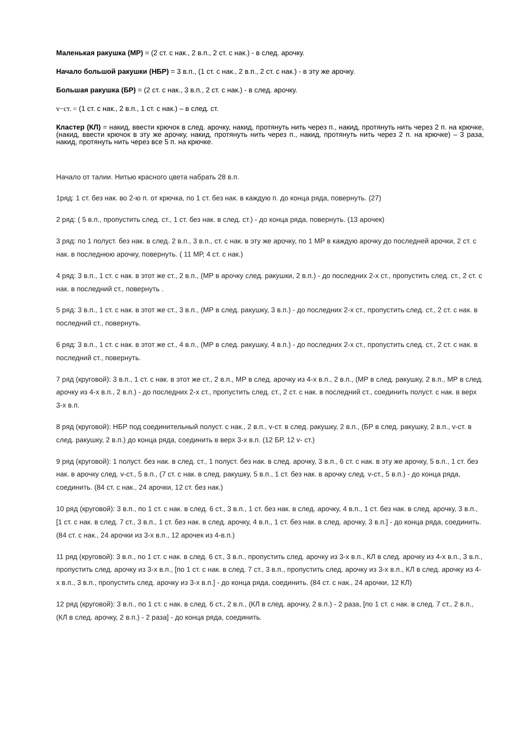Маленькая ракушка (МР) = (2 ст. с нак., 2 в.п., 2 ст. с нак.) - в след. арочку.
Начало большой ракушки (НБР) = 3 в.п., (1 ст. с нак., 2 в.п., 2 ст. с нак.) - в эту же арочку.
Большая ракушка (БР) = (2 ст. с нак., 3 в.п., 2 ст. с нак.) - в след. арочку.
v−ст. = (1 ст. с нак., 2 в.п., 1 ст. с нак.) – в след. ст.
Кластер (КЛ) = накид, ввести крючок в след. арочку, накид, протянуть нить через п., накид, протянуть нить через 2 п. на крючке, (накид, ввести крючок в эту же арочку, накид, протянуть нить через п., накид, протянуть нить через 2 п. на крючке) – 3 раза, накид, протянуть нить через все 5 п. на крючке.
Начало от талии. Нитью красного цвета набрать 28 в.п.
1ряд: 1 ст. без нак. во 2-ю п. от крючка, по 1 ст. без нак. в каждую п. до конца ряда, повернуть. (27)
2 ряд: ( 5 в.п., пропустить след. ст., 1 ст. без нак. в след. ст.) - до конца ряда, повернуть. (13 арочек)
3 ряд: по 1 полуст. без нак. в след. 2 в.п., 3 в.п., ст. с нак. в эту же арочку, по 1 МР в каждую арочку до последней арочки, 2 ст. с нак. в последнюю арочку, повернуть. ( 11 МР, 4 ст. с нак.)
4 ряд: 3 в.п., 1 ст. с нак. в этот же ст., 2 в.п., (МР в арочку след. ракушки, 2 в.п.) - до последних 2-х ст., пропустить след. ст., 2 ст. с нак. в последний ст., повернуть .
5 ряд: 3 в.п., 1 ст. с нак. в этот же ст., 3 в.п., (МР в след. ракушку, 3 в.п.) - до последних 2-х ст., пропустить след. ст., 2 ст. с нак. в последний ст., повернуть.
6 ряд: 3 в.п., 1 ст. с нак. в этот же ст., 4 в.п., (МР в след. ракушку, 4 в.п.) - до последних 2-х ст., пропустить след. ст., 2 ст. с нак. в последний ст., повернуть.
7 ряд (круговой): 3 в.п., 1 ст. с нак. в этот же ст., 2 в.п., МР в след. арочку из 4-х в.п., 2 в.п., (МР в след. ракушку, 2 в.п., МР в след. арочку из 4-х в.п., 2 в.п.) - до последних 2-х ст., пропустить след. ст., 2 ст. с нак. в последний ст., соединить полуст. с нак. в верх 3-х в.п.
8 ряд (круговой): НБР под соединительный полуст. с нак., 2 в.п., v-ст. в след. ракушку, 2 в.п., (БР в след. ракушку, 2 в.п., v-ст. в след. ракушку, 2 в.п.) до конца ряда, соединить в верх 3-х в.п. (12 БР, 12 v- ст.)
9 ряд (круговой): 1 полуст. без нак. в след. ст., 1 полуст. без нак. в след. арочку, 3 в.п., 6 ст. с нак. в эту же арочку, 5 в.п., 1 ст. без нак. в арочку след. v-ст., 5 в.п., (7 ст. с нак. в след. ракушку, 5 в.п., 1 ст. без нак. в арочку след. v-ст., 5 в.п.) - до конца ряда, соединить. (84 ст. с нак., 24 арочки, 12 ст. без нак.)
10 ряд (круговой): 3 в.п., по 1 ст. с нак. в след. 6 ст., 3 в.п., 1 ст. без нак. в след. арочку, 4 в.п., 1 ст. без нак. в след. арочку, 3 в.п., [1 ст. с нак. в след. 7 ст., 3 в.п., 1 ст. без нак. в след. арочку, 4 в.п., 1 ст. без нак. в след. арочку, 3 в.п.] - до конца ряда, соединить. (84 ст. с нак., 24 арочки из 3-х в.п., 12 арочек из 4-в.п.)
11 ряд (круговой): 3 в.п., по 1 ст. с нак. в след. 6 ст., 3 в.п., пропустить след. арочку из 3-х в.п., КЛ в след. арочку из 4-х в.п., 3 в.п., пропустить след. арочку из 3-х в.п., [по 1 ст. с нак. в след. 7 ст., 3 в.п., пропустить след. арочку из 3-х в.п., КЛ в след. арочку из 4-х в.п., 3 в.п., пропустить след. арочку из 3-х в.п.] - до конца ряда, соединить. (84 ст. с нак., 24 арочки, 12 КЛ)
12 ряд (круговой): 3 в.п., по 1 ст. с нак. в след. 6 ст., 2 в.п., (КЛ в след. арочку, 2 в.п.) - 2 раза, [по 1 ст. с нак. в след. 7 ст., 2 в.п., (КЛ в след. арочку, 2 в.п.) - 2 раза] - до конца ряда, соединить.